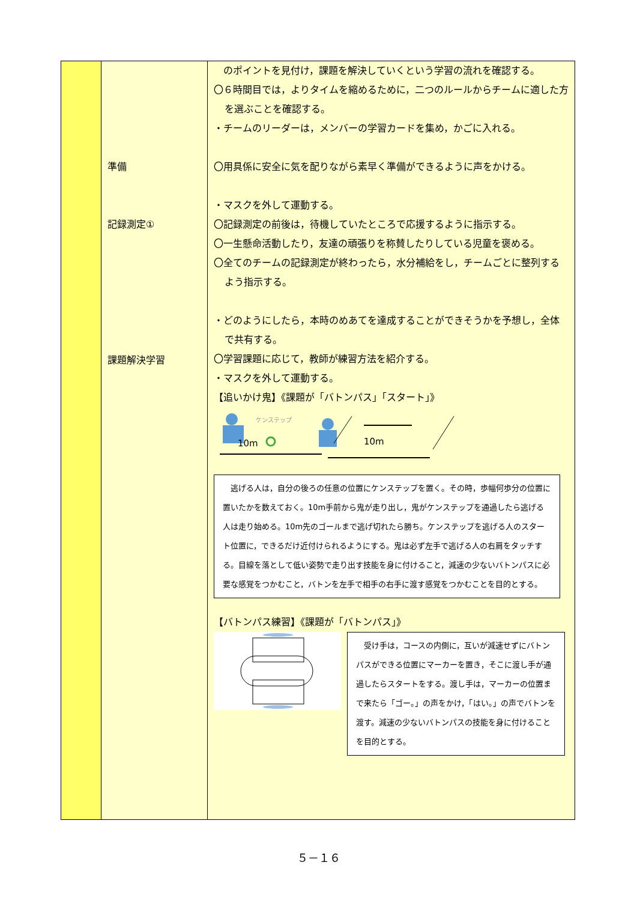| | 準備 記録測定① 課題解決学習 | のポイントを見付け，課題を解決していくという学習の流れを確認する。 〇６時間目では，よりタイムを縮めるために，二つのルールからチームに適した方を選ぶことを確認する。 ・チームのリーダーは，メンバーの学習カードを集め，かごに入れる。 〇用具係に安全に気を配りながら素早く準備ができるように声をかける。 ・マスクを外して運動する。 〇記録測定の前後は，待機していたところで応援するように指示する。 〇一生懸命活動したり，友達の頑張りを称賛したりしている児童を褒める。 〇全てのチームの記録測定が終わったら，水分補給をし，チームごとに整列するよう指示する。 ・どのようにしたら，本時のめあてを達成することができそうかを予想し，全体で共有する。 〇学習課題に応じて，教師が練習方法を紹介する。 ・マスクを外して運動する。 【追いかけ鬼】《課題が「バトンパス」「スタート」》 ケンステップ 10m 10m 逃げる人は，自分の後ろの任意の位置にケンステップを置く。その時，歩幅何歩分の位置に置いたかを数えておく。10m手前から鬼が走り出し，鬼がケンステップを通過したら逃げる人は走り始める。10m先のゴールまで逃げ切れたら勝ち。ケンステップを逃げる人のスタート位置に，できるだけ近付けられるようにする。鬼は必ず左手で逃げる人の右肩をタッチする。目線を落として低い姿勢で走り出す技能を身に付けること，減速の少ないバトンパスに必要な感覚をつかむこと，バトンを左手で相手の右手に渡す感覚をつかむことを目的とする。 【バトンパス練習】《課題が「バトンパス」》 受け手は，コースの内側に，互いが減速せずにバトンパスができる位置にマーカーを置き，そこに渡し手が通過したらスタートをする。渡し手は，マーカーの位置まで来たら「ゴー。」の声をかけ，「はい。」の声でバトンを渡す。減速の少ないバトンパスの技能を身に付けることを目的とする。 |
５－１６